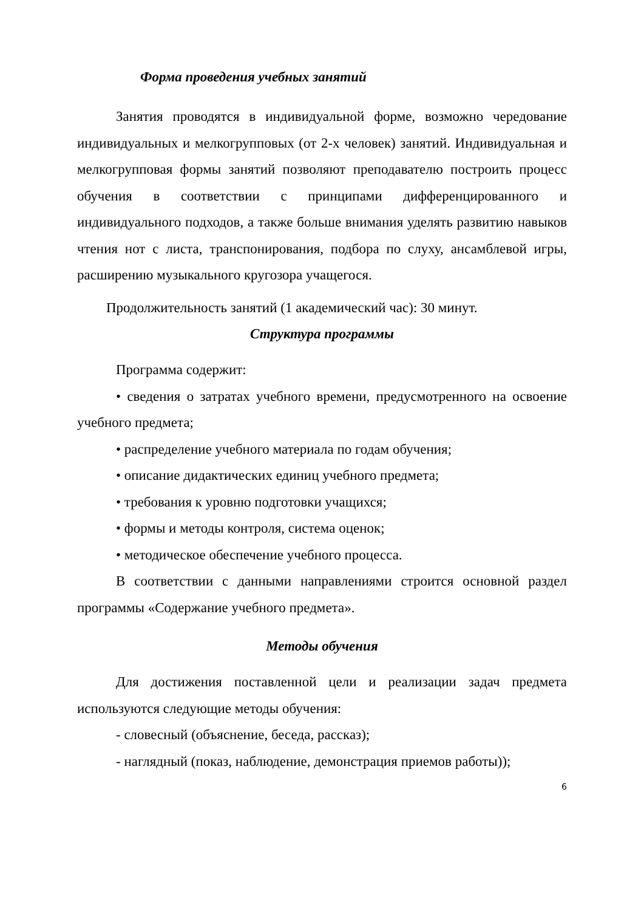Форма проведения учебных занятий
Занятия проводятся в индивидуальной форме, возможно чередование индивидуальных и мелкогрупповых (от 2-х человек) занятий. Индивидуальная и мелкогрупповая формы занятий позволяют преподавателю построить процесс обучения в соответствии с принципами дифференцированного и индивидуального подходов, а также больше внимания уделять развитию навыков чтения нот с листа, транспонирования, подбора по слуху, ансамблевой игры, расширению музыкального кругозора учащегося.
Продолжительность занятий (1 академический час): 30 минут.
Структура программы
Программа содержит:
• сведения о затратах учебного времени, предусмотренного на освоение учебного предмета;
• распределение учебного материала по годам обучения;
• описание дидактических единиц учебного предмета;
• требования к уровню подготовки учащихся;
• формы и методы контроля, система оценок;
• методическое обеспечение учебного процесса.
В соответствии с данными направлениями строится основной раздел программы «Содержание учебного предмета».
Методы обучения
Для достижения поставленной цели и реализации задач предмета используются следующие методы обучения:
- словесный (объяснение, беседа, рассказ);
- наглядный (показ, наблюдение, демонстрация приемов работы));
6